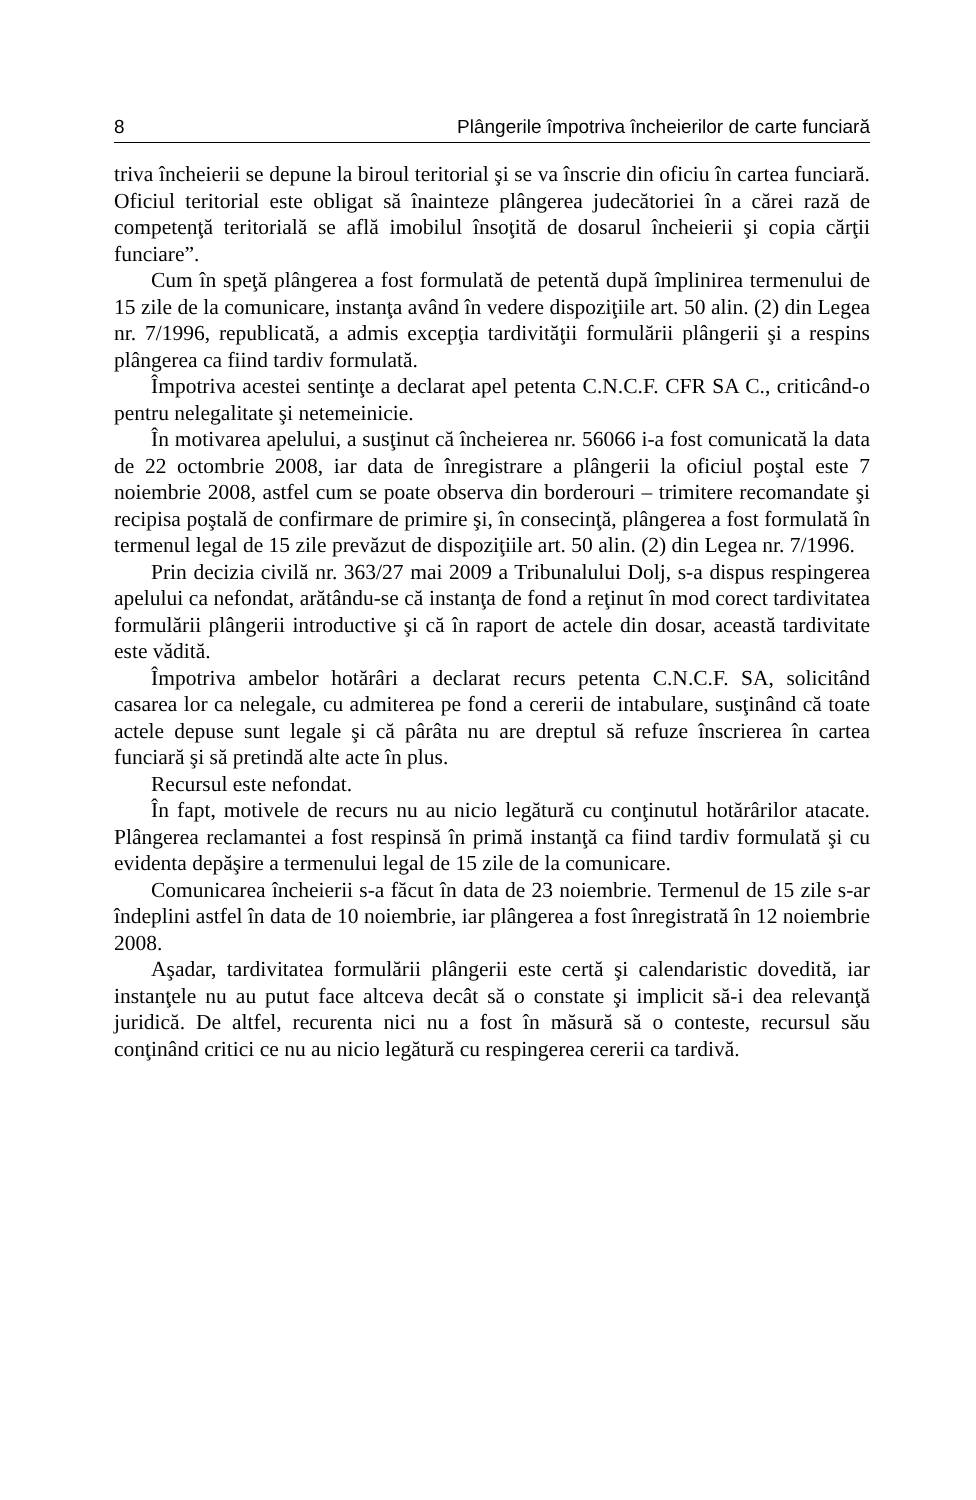8 Plângerile împotriva încheierilor de carte funciară
triva încheierii se depune la biroul teritorial şi se va înscrie din oficiu în cartea funciară. Oficiul teritorial este obligat să înainteze plângerea judecătoriei în a cărei rază de competenţă teritorială se află imobilul însoţită de dosarul încheierii şi copia cărţii funciare”.
Cum în speţă plângerea a fost formulată de petentă după împlinirea termenului de 15 zile de la comunicare, instanţa având în vedere dispoziţiile art. 50 alin. (2) din Legea nr. 7/1996, republicată, a admis excepţia tardivităţii formulării plângerii şi a respins plângerea ca fiind tardiv formulată.
Împotriva acestei sentinţe a declarat apel petenta C.N.C.F. CFR SA C., criticând-o pentru nelegalitate şi netemeinicie.
În motivarea apelului, a susţinut că încheierea nr. 56066 i-a fost comunicată la data de 22 octombrie 2008, iar data de înregistrare a plângerii la oficiul poştal este 7 noiembrie 2008, astfel cum se poate observa din borderouri – trimitere recomandate şi recipisa poştală de confirmare de primire şi, în consecinţă, plângerea a fost formulată în termenul legal de 15 zile prevăzut de dispoziţiile art. 50 alin. (2) din Legea nr. 7/1996.
Prin decizia civilă nr. 363/27 mai 2009 a Tribunalului Dolj, s-a dispus respingerea apelului ca nefondat, arătându-se că instanţa de fond a reţinut în mod corect tardivitatea formulării plângerii introductive şi că în raport de actele din dosar, această tardivitate este vădită.
Împotriva ambelor hotărâri a declarat recurs petenta C.N.C.F. SA, solicitând casarea lor ca nelegale, cu admiterea pe fond a cererii de intabulare, susţinând că toate actele depuse sunt legale şi că pârâta nu are dreptul să refuze înscrierea în cartea funciară şi să pretindă alte acte în plus.
Recursul este nefondat.
În fapt, motivele de recurs nu au nicio legătură cu conţinutul hotărârilor atacate. Plângerea reclamantei a fost respinsă în primă instanţă ca fiind tardiv formulată şi cu evidenta depăşire a termenului legal de 15 zile de la comunicare.
Comunicarea încheierii s-a făcut în data de 23 noiembrie. Termenul de 15 zile s-ar îndeplini astfel în data de 10 noiembrie, iar plângerea a fost înregistrată în 12 noiembrie 2008.
Aşadar, tardivitatea formulării plângerii este certă şi calendaristic dovedită, iar instanţele nu au putut face altceva decât să o constate şi implicit să-i dea relevanţă juridică. De altfel, recurenta nici nu a fost în măsură să o conteste, recursul său conţinând critici ce nu au nicio legătură cu respingerea cererii ca tardivă.